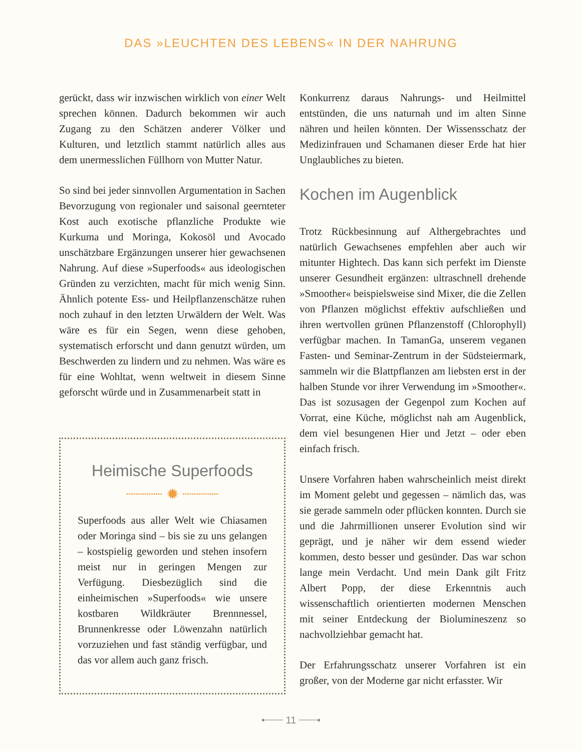DAS »LEUCHTEN DES LEBENS« IN DER NAHRUNG
gerückt, dass wir inzwischen wirklich von einer Welt sprechen können. Dadurch bekommen wir auch Zugang zu den Schätzen anderer Völker und Kulturen, und letztlich stammt natürlich alles aus dem unermesslichen Füllhorn von Mutter Natur.
So sind bei jeder sinnvollen Argumentation in Sachen Bevorzugung von regionaler und saisonal geernteter Kost auch exotische pflanzliche Produkte wie Kurkuma und Moringa, Kokosöl und Avocado unschätzbare Ergänzungen unserer hier gewachsenen Nahrung. Auf diese »Superfoods« aus ideologischen Gründen zu verzichten, macht für mich wenig Sinn. Ähnlich potente Ess- und Heilpflanzenschätze ruhen noch zuhauf in den letzten Urwäldern der Welt. Was wäre es für ein Segen, wenn diese gehoben, systematisch erforscht und dann genutzt würden, um Beschwerden zu lindern und zu nehmen. Was wäre es für eine Wohltat, wenn weltweit in diesem Sinne geforscht würde und in Zusammenarbeit statt in
Heimische Superfoods
┈┈┈┈ ✹ ┈┈┈┈
Superfoods aus aller Welt wie Chiasamen oder Moringa sind – bis sie zu uns gelangen – kostspielig geworden und stehen insofern meist nur in geringen Mengen zur Verfügung. Diesbezüglich sind die einheimischen »Superfoods« wie unsere kostbaren Wildkräuter Brennnessel, Brunnenkresse oder Löwenzahn natürlich vorzuziehen und fast ständig verfügbar, und das vor allem auch ganz frisch.
Konkurrenz daraus Nahrungs- und Heilmittel entstünden, die uns naturnah und im alten Sinne nähren und heilen könnten. Der Wissensschatz der Medizinfrauen und Schamanen dieser Erde hat hier Unglaubliches zu bieten.
Kochen im Augenblick
Trotz Rückbesinnung auf Althergebrachtes und natürlich Gewachsenes empfehlen aber auch wir mitunter Hightech. Das kann sich perfekt im Dienste unserer Gesundheit ergänzen: ultraschnell drehende »Smoother« beispielsweise sind Mixer, die die Zellen von Pflanzen möglichst effektiv aufschließen und ihren wertvollen grünen Pflanzenstoff (Chlorophyll) verfügbar machen. In TamanGa, unserem veganen Fasten- und Seminar-Zentrum in der Südsteiermark, sammeln wir die Blattpflanzen am liebsten erst in der halben Stunde vor ihrer Verwendung im »Smoother«. Das ist sozusagen der Gegenpol zum Kochen auf Vorrat, eine Küche, möglichst nah am Augenblick, dem viel besungenen Hier und Jetzt – oder eben einfach frisch.
Unsere Vorfahren haben wahrscheinlich meist direkt im Moment gelebt und gegessen – nämlich das, was sie gerade sammeln oder pflücken konnten. Durch sie und die Jahrmillionen unserer Evolution sind wir geprägt, und je näher wir dem essend wieder kommen, desto besser und gesünder. Das war schon lange mein Verdacht. Und mein Dank gilt Fritz Albert Popp, der diese Erkenntnis auch wissenschaftlich orientierten modernen Menschen mit seiner Entdeckung der Biolumineszenz so nachvollziehbar gemacht hat.
Der Erfahrungsschatz unserer Vorfahren ist ein großer, von der Moderne gar nicht erfasster. Wir
•┈┈┈ 11 ┈┈┈•